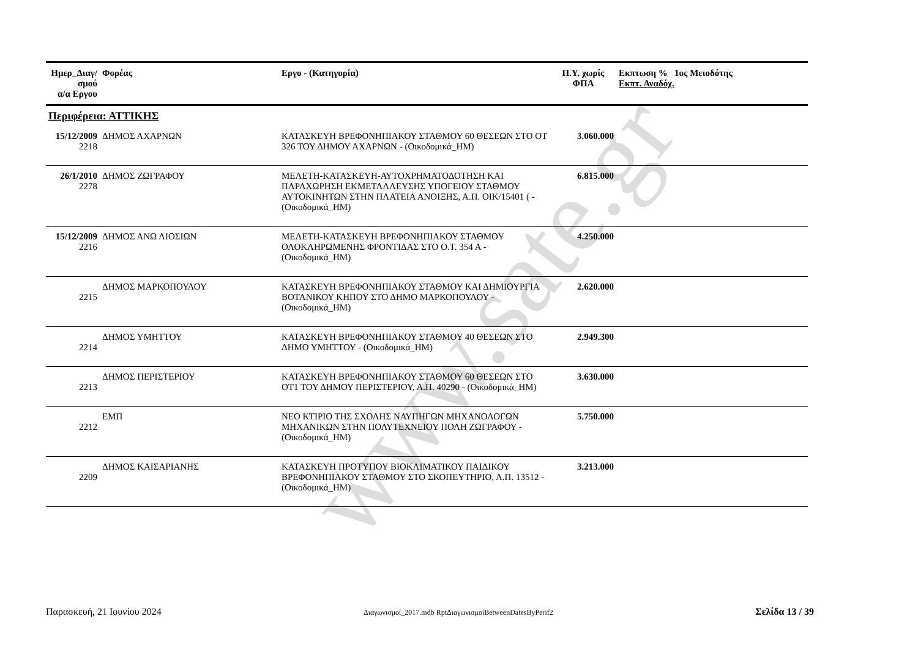www.sate.gr
| Ημερ_Διαγ/σμού α/α Εργου | Φορέας | Εργο - (Κατηγορία) | Π.Υ. χωρίς ΦΠΑ | Εκπτωση % 1ος Μειοδότης Εκπτ. Αναδόχ. |
| --- | --- | --- | --- | --- |
| Περιφέρεια: ΑΤΤΙΚΗΣ | | | | |
| 15/12/2009 2218 | ΔΗΜΟΣ ΑΧΑΡΝΩΝ | ΚΑΤΑΣΚΕΥΗ ΒΡΕΦΟΝΗΠΙΑΚΟΥ ΣΤΑΘΜΟΥ 60 ΘΕΣΕΩΝ ΣΤΟ ΟΤ 326 ΤΟΥ ΔΗΜΟΥ ΑΧΑΡΝΩΝ - (Οικοδομικά_ΗΜ) | 3.060.000 | |
| 26/1/2010 2278 | ΔΗΜΟΣ ΖΩΓΡΑΦΟΥ | ΜΕΛΕΤΗ-ΚΑΤΑΣΚΕΥΗ-ΑΥΤΟΧΡΗΜΑΤΟΔΟΤΗΣΗ ΚΑΙ ΠΑΡΑΧΩΡΗΣΗ ΕΚΜΕΤΑΛΛΕΥΣΗΣ ΥΠΟΓΕΙΟΥ ΣΤΑΘΜΟΥ ΑΥΤΟΚΙΝΗΤΩΝ ΣΤΗΝ ΠΛΑΤΕΙΑ ΑΝΟΙΞΗΣ, Α.Π. ΟΙΚ/15401 ( - (Οικοδομικά_ΗΜ) | 6.815.000 | |
| 15/12/2009 2216 | ΔΗΜΟΣ ΑΝΩ ΛΙΟΣΙΩΝ | ΜΕΛΕΤΗ-ΚΑΤΑΣΚΕΥΗ ΒΡΕΦΟΝΗΠΙΑΚΟΥ ΣΤΑΘΜΟΥ ΟΛΟΚΛΗΡΩΜΕΝΗΣ ΦΡΟΝΤΙΔΑΣ ΣΤΟ Ο.Τ. 354 Α - (Οικοδομικά_ΗΜ) | 4.250.000 | |
| 2215 | ΔΗΜΟΣ ΜΑΡΚΟΠΟΥΛΟΥ | ΚΑΤΑΣΚΕΥΗ ΒΡΕΦΟΝΗΠΙΑΚΟΥ ΣΤΑΘΜΟΥ ΚΑΙ ΔΗΜΙΟΥΡΓΙΑ ΒΟΤΑΝΙΚΟΥ ΚΗΠΟΥ ΣΤΟ ΔΗΜΟ ΜΑΡΚΟΠΟΥΛΟΥ - (Οικοδομικά_ΗΜ) | 2.620.000 | |
| 2214 | ΔΗΜΟΣ ΥΜΗΤΤΟΥ | ΚΑΤΑΣΚΕΥΗ ΒΡΕΦΟΝΗΠΙΑΚΟΥ ΣΤΑΘΜΟΥ 40 ΘΕΣΕΩΝ ΣΤΟ ΔΗΜΟ ΥΜΗΤΤΟΥ - (Οικοδομικά_ΗΜ) | 2.949.300 | |
| 2213 | ΔΗΜΟΣ ΠΕΡΙΣΤΕΡΙΟΥ | ΚΑΤΑΣΚΕΥΗ ΒΡΕΦΟΝΗΠΙΑΚΟΥ ΣΤΑΘΜΟΥ 60 ΘΕΣΕΩΝ ΣΤΟ ΟΤ1 ΤΟΥ ΔΗΜΟΥ ΠΕΡΙΣΤΕΡΙΟΥ, Α.Π. 40290 - (Οικοδομικά_ΗΜ) | 3.630.000 | |
| 2212 | ΕΜΠ | ΝΕΟ ΚΤΙΡΙΟ ΤΗΣ ΣΧΟΛΗΣ ΝΑΥΠΗΓΩΝ ΜΗΧΑΝΟΛΟΓΩΝ ΜΗΧΑΝΙΚΩΝ ΣΤΗΝ ΠΟΛΥΤΕΧΝΕΙΟΥ ΠΟΛΗ ΖΩΓΡΑΦΟΥ - (Οικοδομικά_ΗΜ) | 5.750.000 | |
| 2209 | ΔΗΜΟΣ ΚΑΙΣΑΡΙΑΝΗΣ | ΚΑΤΑΣΚΕΥΗ ΠΡΟΤΥΠΟΥ ΒΙΟΚΛΙΜΑΤΙΚΟΥ ΠΑΙΔΙΚΟΥ ΒΡΕΦΟΝΗΠΙΑΚΟΥ ΣΤΑΘΜΟΥ ΣΤΟ ΣΚΟΠΕΥΤΗΡΙΟ, Α.Π. 13512 - (Οικοδομικά_ΗΜ) | 3.213.000 | |
Παρασκευή, 21 Ιουνίου 2024 Διαγωνισμοί_2017.mdb RptΔιαγωνισμοίBetweenDatesByPerif2 Σελίδα 13 / 39